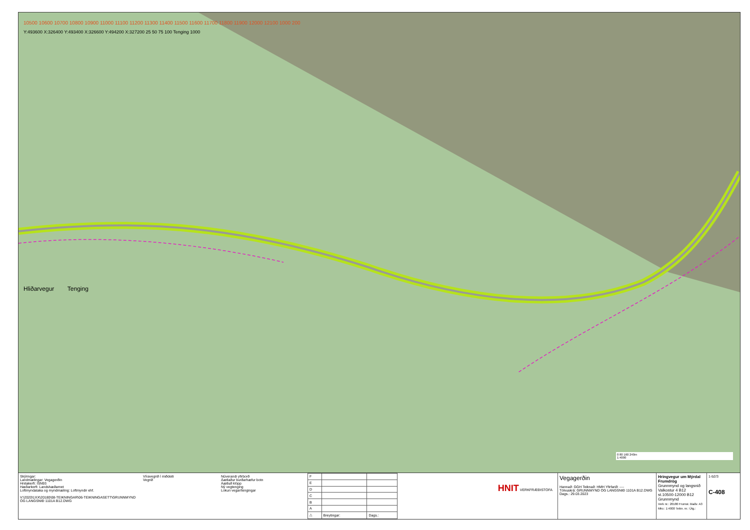10500 10600 10700 10800 10900 11000 11100 11200 11300 11400 11500 11600 11700 11800 11900 12000 12100 1000 200
Y:493600 X:326400 Y:493400 X:326600 Y:494200 X:327200 25 50 75 100 Tenging 1000
Hliðarvegur Tenging
0 80 160 240m
1:4000
Skýringar:
Landmælingar: Vegagerðin
Hnitakerfi: ÍSN93
Hæðarkerfi: Landshæðarnet
Loftmyndataka og myndmæling: Loftmyndir ehf.
V:\2020\1XX\20180\08-TEIKNINGAR\06-TEIKNINGASETT\GRUNNMYND OG LANGSNIÐ 1101A B12.DWG
Víravegrið í miðdeili
Vegrið
Núverandi yfirborð
Áætlaður burðarhæfur botn
Áætluð klöpp
Ný vegtenging
Lokun vegar/tengingar
| F | | |
| E | | |
| D | | |
| C | | |
| B | | |
| A | | |
| △ | Breytingar: | Dags.: |
HNIT VERKFRÆÐISTOFA
Vegagerðin
Hannað: GGH Teiknað: HMH Yfirfarið: ----
Tölvuskrá: GRUNNMYND OG LANGSNIÐ 1101A B12.DWG
Dags.: 29.03.2023
Hringvegur um Mýrdal
Frumdrög
Grunnmynd og langsnið
Valkostur 4 B12
st.10500-12000 B12 Grunnmynd
Verk nr.: 20180 Frumst. blaðs: A3 Mkv.: 1:4000 Teikn. nr.: Útg.:
1-b2/3
C-408